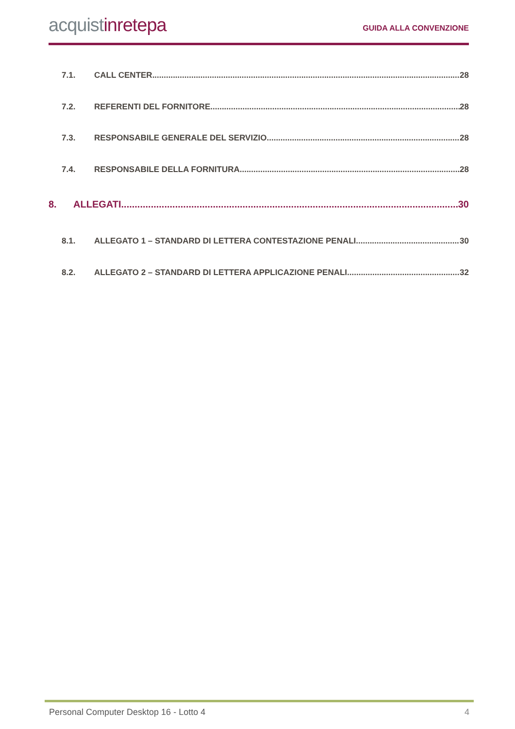acquistinrete pa
GUIDA ALLA CONVENZIONE
7.1. CALL CENTER 28
7.2. REFERENTI DEL FORNITORE 28
7.3. RESPONSABILE GENERALE DEL SERVIZIO 28
7.4. RESPONSABILE DELLA FORNITURA 28
8. ALLEGATI 30
8.1. ALLEGATO 1 – STANDARD DI LETTERA CONTESTAZIONE PENALI 30
8.2. ALLEGATO 2 – STANDARD DI LETTERA APPLICAZIONE PENALI 32
Personal Computer Desktop 16 - Lotto 4 4